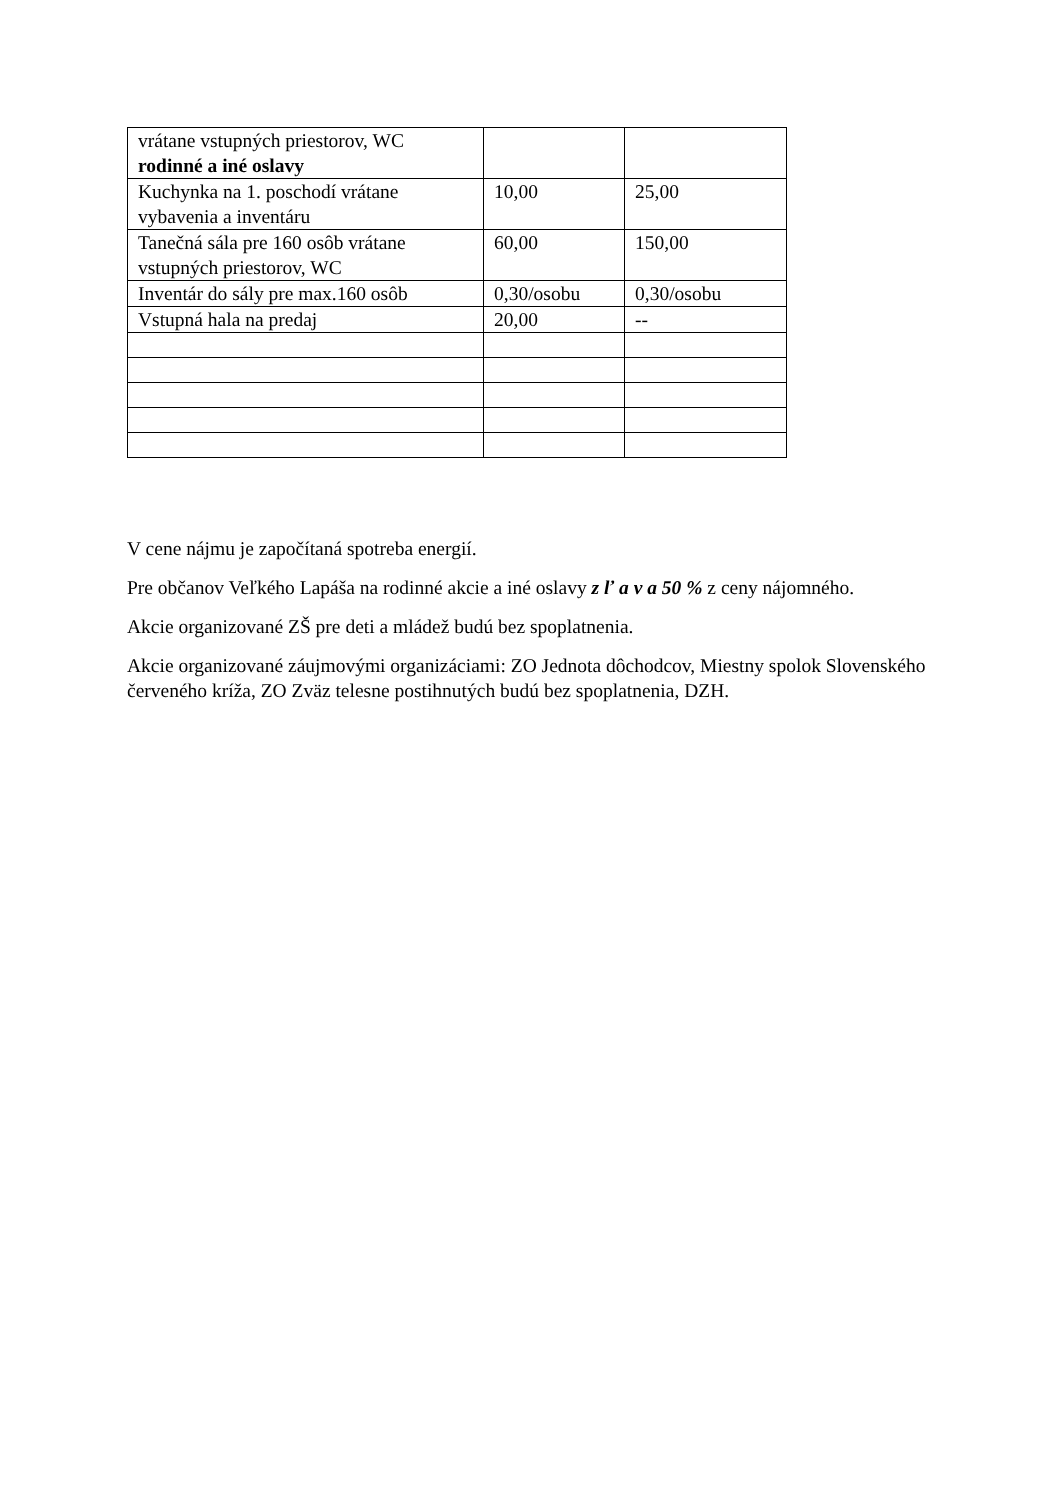| vrátane vstupných priestorov, WC rodinné a iné oslavy | | |
| Kuchynka na 1. poschodí vrátane vybavenia a inventáru | 10,00 | 25,00 |
| Tanečná sála pre 160 osôb vrátane vstupných priestorov, WC | 60,00 | 150,00 |
| Inventár do sály pre max.160 osôb | 0,30/osobu | 0,30/osobu |
| Vstupná hala na predaj | 20,00 | -- |
V cene nájmu je započítaná spotreba energií.
Pre občanov Veľkého Lapáša na rodinné akcie a iné oslavy z ľ a v a 50 % z ceny nájomného.
Akcie organizované ZŠ pre deti a mládež budú bez spoplatnenia.
Akcie organizované záujmovými organizáciami: ZO Jednota dôchodcov, Miestny spolok Slovenského červeného kríža, ZO Zväz telesne postihnutých budú bez spoplatnenia, DZH.